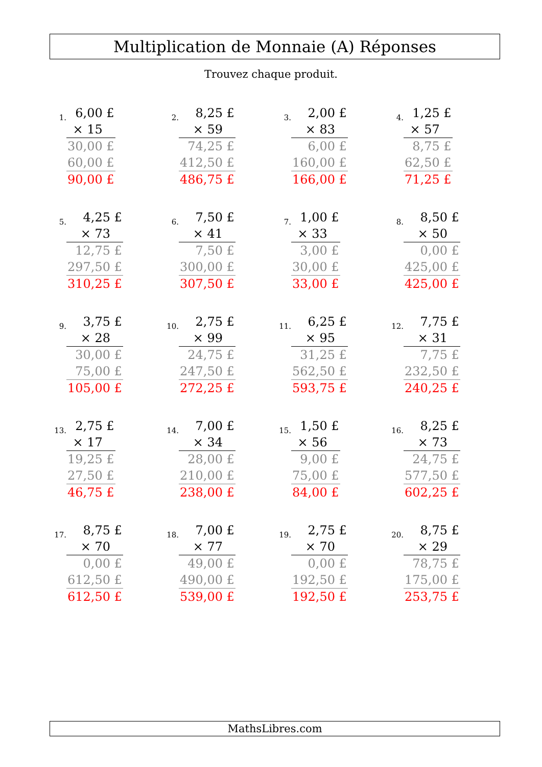Multiplication de Monnaie (A) Réponses
Trouvez chaque produit.
1.
| 6,00 £ |
| × 15 |
| 30,00 £ |
| 60,00 £ |
| 90,00 £ |
2.
| 8,25 £ |
| × 59 |
| 74,25 £ |
| 412,50 £ |
| 486,75 £ |
3.
| 2,00 £ |
| × 83 |
| 6,00 £ |
| 160,00 £ |
| 166,00 £ |
4.
| 1,25 £ |
| × 57 |
| 8,75 £ |
| 62,50 £ |
| 71,25 £ |
5.
| 4,25 £ |
| × 73 |
| 12,75 £ |
| 297,50 £ |
| 310,25 £ |
6.
| 7,50 £ |
| × 41 |
| 7,50 £ |
| 300,00 £ |
| 307,50 £ |
7.
| 1,00 £ |
| × 33 |
| 3,00 £ |
| 30,00 £ |
| 33,00 £ |
8.
| 8,50 £ |
| × 50 |
| 0,00 £ |
| 425,00 £ |
| 425,00 £ |
9.
| 3,75 £ |
| × 28 |
| 30,00 £ |
| 75,00 £ |
| 105,00 £ |
10.
| 2,75 £ |
| × 99 |
| 24,75 £ |
| 247,50 £ |
| 272,25 £ |
11.
| 6,25 £ |
| × 95 |
| 31,25 £ |
| 562,50 £ |
| 593,75 £ |
12.
| 7,75 £ |
| × 31 |
| 7,75 £ |
| 232,50 £ |
| 240,25 £ |
13.
| 2,75 £ |
| × 17 |
| 19,25 £ |
| 27,50 £ |
| 46,75 £ |
14.
| 7,00 £ |
| × 34 |
| 28,00 £ |
| 210,00 £ |
| 238,00 £ |
15.
| 1,50 £ |
| × 56 |
| 9,00 £ |
| 75,00 £ |
| 84,00 £ |
16.
| 8,25 £ |
| × 73 |
| 24,75 £ |
| 577,50 £ |
| 602,25 £ |
17.
| 8,75 £ |
| × 70 |
| 0,00 £ |
| 612,50 £ |
| 612,50 £ |
18.
| 7,00 £ |
| × 77 |
| 49,00 £ |
| 490,00 £ |
| 539,00 £ |
19.
| 2,75 £ |
| × 70 |
| 0,00 £ |
| 192,50 £ |
| 192,50 £ |
20.
| 8,75 £ |
| × 29 |
| 78,75 £ |
| 175,00 £ |
| 253,75 £ |
MathsLibres.com